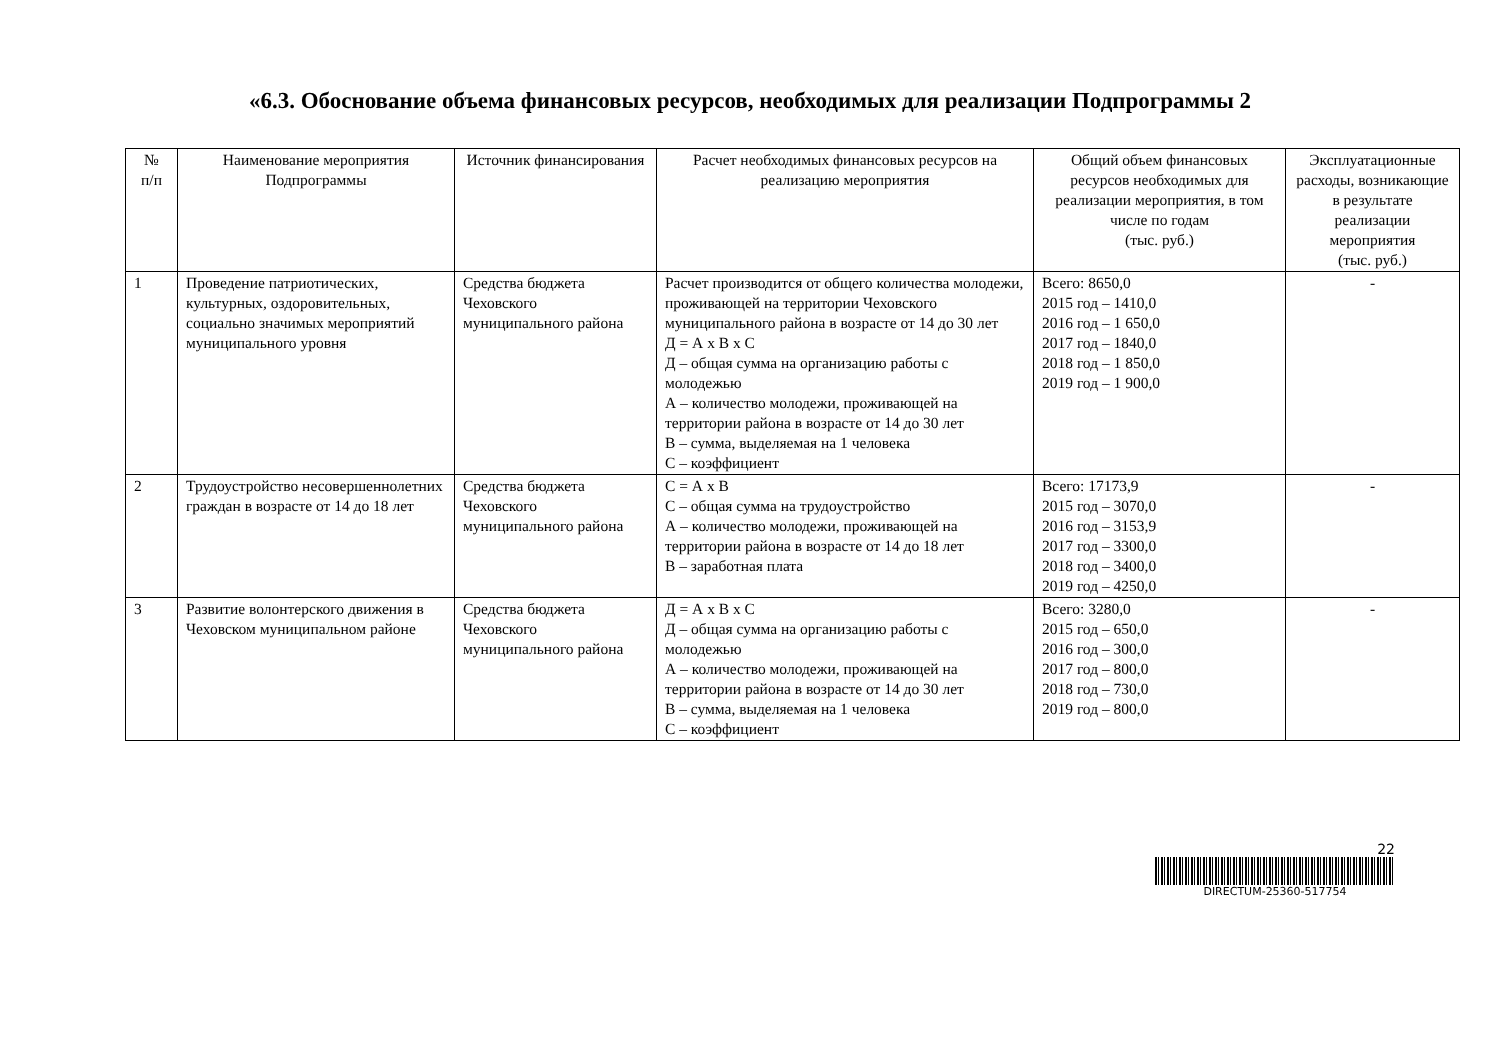«6.3. Обоснование объема финансовых ресурсов, необходимых для реализации Подпрограммы 2
| № п/п | Наименование мероприятия Подпрограммы | Источник финансирования | Расчет необходимых финансовых ресурсов на реализацию мероприятия | Общий объем финансовых ресурсов необходимых для реализации мероприятия, в том числе по годам (тыс. руб.) | Эксплуатационные расходы, возникающие в результате реализации мероприятия (тыс. руб.) |
| --- | --- | --- | --- | --- | --- |
| 1 | Проведение патриотических, культурных, оздоровительных, социально значимых мероприятий муниципального уровня | Средства бюджета Чеховского муниципального района | Расчет производится от общего количества молодежи, проживающей на территории Чеховского муниципального района в возрасте от 14 до 30 лет Д = А x В x С Д – общая сумма на организацию работы с молодежью А – количество молодежи, проживающей на территории района в возрасте от 14 до 30 лет В – сумма, выделяемая на 1 человека С – коэффициент | Всего: 8650,0 2015 год – 1410,0 2016 год – 1 650,0 2017 год – 1840,0 2018 год – 1 850,0 2019 год – 1 900,0 | - |
| 2 | Трудоустройство несовершеннолетних граждан в возрасте от 14 до 18 лет | Средства бюджета Чеховского муниципального района | С = А x В С – общая сумма на трудоустройство А – количество молодежи, проживающей на территории района в возрасте от 14 до 18 лет В – заработная плата | Всего: 17173,9 2015 год – 3070,0 2016 год – 3153,9 2017 год – 3300,0 2018 год – 3400,0 2019 год – 4250,0 | - |
| 3 | Развитие волонтерского движения в Чеховском муниципальном районе | Средства бюджета Чеховского муниципального района | Д = А x В x С Д – общая сумма на организацию работы с молодежью А – количество молодежи, проживающей на территории района в возрасте от 14 до 30 лет В – сумма, выделяемая на 1 человека С – коэффициент | Всего: 3280,0 2015 год – 650,0 2016 год – 300,0 2017 год – 800,0 2018 год – 730,0 2019 год – 800,0 | - |
22
DIRECTUM-25360-517754